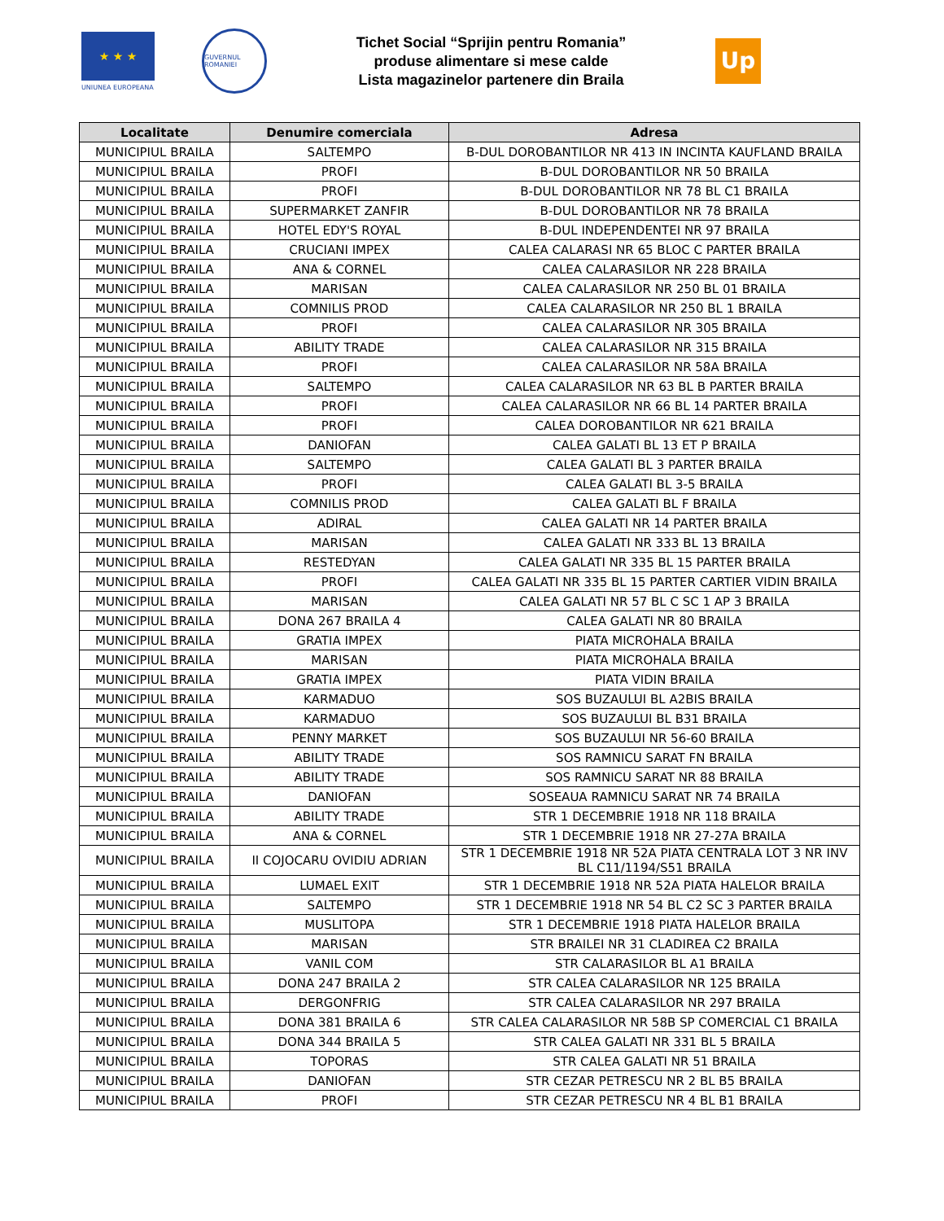★ ★ ★
UNIUNEA EUROPEANA
GUVERNUL ROMANIEI
Tichet Social “Sprijin pentru Romania”
produse alimentare si mese calde
Lista magazinelor partenere din Braila
Up
| Localitate | Denumire comerciala | Adresa |
| --- | --- | --- |
| MUNICIPIUL BRAILA | SALTEMPO | B-DUL DOROBANTILOR NR 413 IN INCINTA KAUFLAND BRAILA |
| MUNICIPIUL BRAILA | PROFI | B-DUL DOROBANTILOR NR 50 BRAILA |
| MUNICIPIUL BRAILA | PROFI | B-DUL DOROBANTILOR NR 78 BL C1 BRAILA |
| MUNICIPIUL BRAILA | SUPERMARKET ZANFIR | B-DUL DOROBANTILOR NR 78 BRAILA |
| MUNICIPIUL BRAILA | HOTEL EDY'S ROYAL | B-DUL INDEPENDENTEI NR 97 BRAILA |
| MUNICIPIUL BRAILA | CRUCIANI IMPEX | CALEA CALARASI NR 65 BLOC C PARTER BRAILA |
| MUNICIPIUL BRAILA | ANA & CORNEL | CALEA CALARASILOR NR 228 BRAILA |
| MUNICIPIUL BRAILA | MARISAN | CALEA CALARASILOR NR 250 BL 01 BRAILA |
| MUNICIPIUL BRAILA | COMNILIS PROD | CALEA CALARASILOR NR 250 BL 1 BRAILA |
| MUNICIPIUL BRAILA | PROFI | CALEA CALARASILOR NR 305 BRAILA |
| MUNICIPIUL BRAILA | ABILITY TRADE | CALEA CALARASILOR NR 315 BRAILA |
| MUNICIPIUL BRAILA | PROFI | CALEA CALARASILOR NR 58A BRAILA |
| MUNICIPIUL BRAILA | SALTEMPO | CALEA CALARASILOR NR 63 BL B PARTER BRAILA |
| MUNICIPIUL BRAILA | PROFI | CALEA CALARASILOR NR 66 BL 14 PARTER BRAILA |
| MUNICIPIUL BRAILA | PROFI | CALEA DOROBANTILOR NR 621 BRAILA |
| MUNICIPIUL BRAILA | DANIOFAN | CALEA GALATI BL 13 ET P BRAILA |
| MUNICIPIUL BRAILA | SALTEMPO | CALEA GALATI BL 3 PARTER BRAILA |
| MUNICIPIUL BRAILA | PROFI | CALEA GALATI BL 3-5 BRAILA |
| MUNICIPIUL BRAILA | COMNILIS PROD | CALEA GALATI BL F BRAILA |
| MUNICIPIUL BRAILA | ADIRAL | CALEA GALATI NR 14 PARTER BRAILA |
| MUNICIPIUL BRAILA | MARISAN | CALEA GALATI NR 333 BL 13 BRAILA |
| MUNICIPIUL BRAILA | RESTEDYAN | CALEA GALATI NR 335 BL 15 PARTER BRAILA |
| MUNICIPIUL BRAILA | PROFI | CALEA GALATI NR 335 BL 15 PARTER CARTIER VIDIN BRAILA |
| MUNICIPIUL BRAILA | MARISAN | CALEA GALATI NR 57 BL C SC 1 AP 3 BRAILA |
| MUNICIPIUL BRAILA | DONA 267 BRAILA 4 | CALEA GALATI NR 80 BRAILA |
| MUNICIPIUL BRAILA | GRATIA IMPEX | PIATA MICROHALA BRAILA |
| MUNICIPIUL BRAILA | MARISAN | PIATA MICROHALA BRAILA |
| MUNICIPIUL BRAILA | GRATIA IMPEX | PIATA VIDIN BRAILA |
| MUNICIPIUL BRAILA | KARMADUO | SOS BUZAULUI BL A2BIS BRAILA |
| MUNICIPIUL BRAILA | KARMADUO | SOS BUZAULUI BL B31 BRAILA |
| MUNICIPIUL BRAILA | PENNY MARKET | SOS BUZAULUI NR 56-60 BRAILA |
| MUNICIPIUL BRAILA | ABILITY TRADE | SOS RAMNICU SARAT FN BRAILA |
| MUNICIPIUL BRAILA | ABILITY TRADE | SOS RAMNICU SARAT NR 88 BRAILA |
| MUNICIPIUL BRAILA | DANIOFAN | SOSEAUA RAMNICU SARAT NR 74 BRAILA |
| MUNICIPIUL BRAILA | ABILITY TRADE | STR 1 DECEMBRIE 1918 NR 118 BRAILA |
| MUNICIPIUL BRAILA | ANA & CORNEL | STR 1 DECEMBRIE 1918 NR 27-27A BRAILA |
| MUNICIPIUL BRAILA | II COJOCARU OVIDIU ADRIAN | STR 1 DECEMBRIE 1918 NR 52A PIATA CENTRALA LOT 3 NR INV BL C11/1194/S51 BRAILA |
| MUNICIPIUL BRAILA | LUMAEL EXIT | STR 1 DECEMBRIE 1918 NR 52A PIATA HALELOR BRAILA |
| MUNICIPIUL BRAILA | SALTEMPO | STR 1 DECEMBRIE 1918 NR 54 BL C2 SC 3 PARTER BRAILA |
| MUNICIPIUL BRAILA | MUSLITOPA | STR 1 DECEMBRIE 1918 PIATA HALELOR BRAILA |
| MUNICIPIUL BRAILA | MARISAN | STR BRAILEI NR 31 CLADIREA C2 BRAILA |
| MUNICIPIUL BRAILA | VANIL COM | STR CALARASILOR BL A1 BRAILA |
| MUNICIPIUL BRAILA | DONA 247 BRAILA 2 | STR CALEA CALARASILOR NR 125 BRAILA |
| MUNICIPIUL BRAILA | DERGONFRIG | STR CALEA CALARASILOR NR 297 BRAILA |
| MUNICIPIUL BRAILA | DONA 381 BRAILA 6 | STR CALEA CALARASILOR NR 58B SP COMERCIAL C1 BRAILA |
| MUNICIPIUL BRAILA | DONA 344 BRAILA 5 | STR CALEA GALATI NR 331 BL 5 BRAILA |
| MUNICIPIUL BRAILA | TOPORAS | STR CALEA GALATI NR 51 BRAILA |
| MUNICIPIUL BRAILA | DANIOFAN | STR CEZAR PETRESCU NR 2 BL B5 BRAILA |
| MUNICIPIUL BRAILA | PROFI | STR CEZAR PETRESCU NR 4 BL B1 BRAILA |